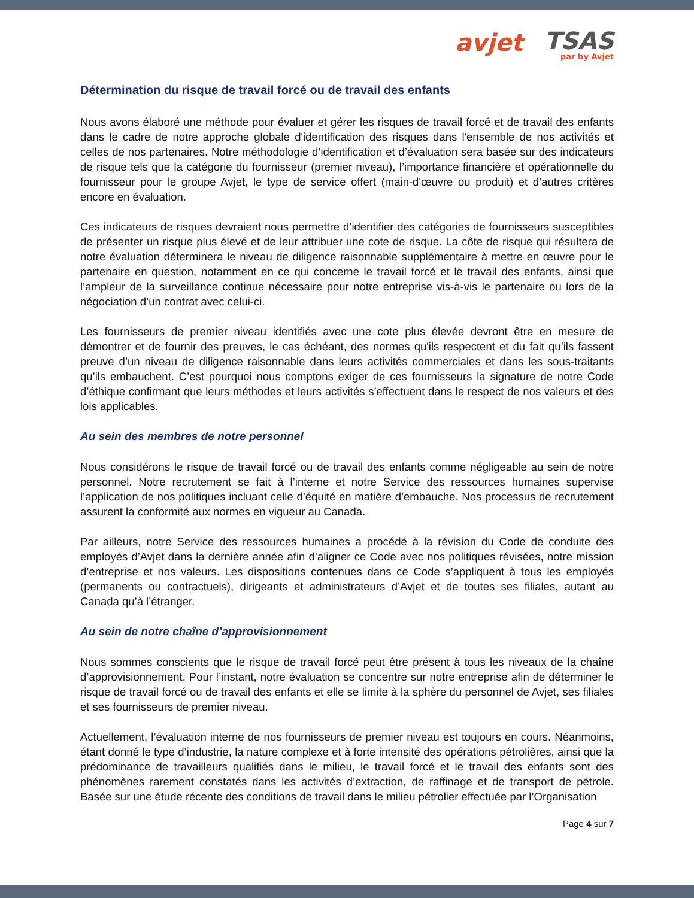avjet
TSAS
par by Avjet
Détermination du risque de travail forcé ou de travail des enfants
Nous avons élaboré une méthode pour évaluer et gérer les risques de travail forcé et de travail des enfants dans le cadre de notre approche globale d'identification des risques dans l'ensemble de nos activités et celles de nos partenaires. Notre méthodologie d’identification et d’évaluation sera basée sur des indicateurs de risque tels que la catégorie du fournisseur (premier niveau), l’importance financière et opérationnelle du fournisseur pour le groupe Avjet, le type de service offert (main-d'œuvre ou produit) et d’autres critères encore en évaluation.
Ces indicateurs de risques devraient nous permettre d’identifier des catégories de fournisseurs susceptibles de présenter un risque plus élevé et de leur attribuer une cote de risque. La côte de risque qui résultera de notre évaluation déterminera le niveau de diligence raisonnable supplémentaire à mettre en œuvre pour le partenaire en question, notamment en ce qui concerne le travail forcé et le travail des enfants, ainsi que l’ampleur de la surveillance continue nécessaire pour notre entreprise vis-à-vis le partenaire ou lors de la négociation d’un contrat avec celui-ci.
Les fournisseurs de premier niveau identifiés avec une cote plus élevée devront être en mesure de démontrer et de fournir des preuves, le cas échéant, des normes qu'ils respectent et du fait qu’ils fassent preuve d’un niveau de diligence raisonnable dans leurs activités commerciales et dans les sous-traitants qu’ils embauchent. C’est pourquoi nous comptons exiger de ces fournisseurs la signature de notre Code d’éthique confirmant que leurs méthodes et leurs activités s’effectuent dans le respect de nos valeurs et des lois applicables.
Au sein des membres de notre personnel
Nous considérons le risque de travail forcé ou de travail des enfants comme négligeable au sein de notre personnel. Notre recrutement se fait à l’interne et notre Service des ressources humaines supervise l’application de nos politiques incluant celle d’équité en matière d’embauche. Nos processus de recrutement assurent la conformité aux normes en vigueur au Canada.
Par ailleurs, notre Service des ressources humaines a procédé à la révision du Code de conduite des employés d’Avjet dans la dernière année afin d’aligner ce Code avec nos politiques révisées, notre mission d’entreprise et nos valeurs. Les dispositions contenues dans ce Code s’appliquent à tous les employés (permanents ou contractuels), dirigeants et administrateurs d’Avjet et de toutes ses filiales, autant au Canada qu’à l’étranger.
Au sein de notre chaîne d’approvisionnement
Nous sommes conscients que le risque de travail forcé peut être présent à tous les niveaux de la chaîne d’approvisionnement. Pour l’instant, notre évaluation se concentre sur notre entreprise afin de déterminer le risque de travail forcé ou de travail des enfants et elle se limite à la sphère du personnel de Avjet, ses filiales et ses fournisseurs de premier niveau.
Actuellement, l’évaluation interne de nos fournisseurs de premier niveau est toujours en cours. Néanmoins, étant donné le type d’industrie, la nature complexe et à forte intensité des opérations pétrolières, ainsi que la prédominance de travailleurs qualifiés dans le milieu, le travail forcé et le travail des enfants sont des phénomènes rarement constatés dans les activités d’extraction, de raffinage et de transport de pétrole. Basée sur une étude récente des conditions de travail dans le milieu pétrolier effectuée par l’Organisation
Page 4 sur 7